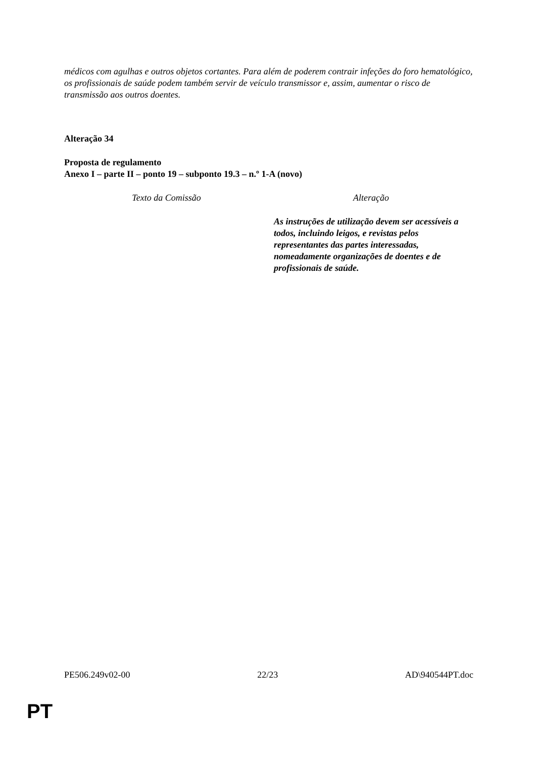médicos com agulhas e outros objetos cortantes. Para além de poderem contrair infeções do foro hematológico, os profissionais de saúde podem também servir de veículo transmissor e, assim, aumentar o risco de transmissão aos outros doentes.
Alteração 34
Proposta de regulamento
Anexo I – parte II – ponto 19 – subponto 19.3 – n.º 1-A (novo)
| Texto da Comissão | Alteração |
| | As instruções de utilização devem ser acessíveis a todos, incluindo leigos, e revistas pelos representantes das partes interessadas, nomeadamente organizações de doentes e de profissionais de saúde. |
PE506.249v02-00 22/23 AD\940544PT.doc
PT